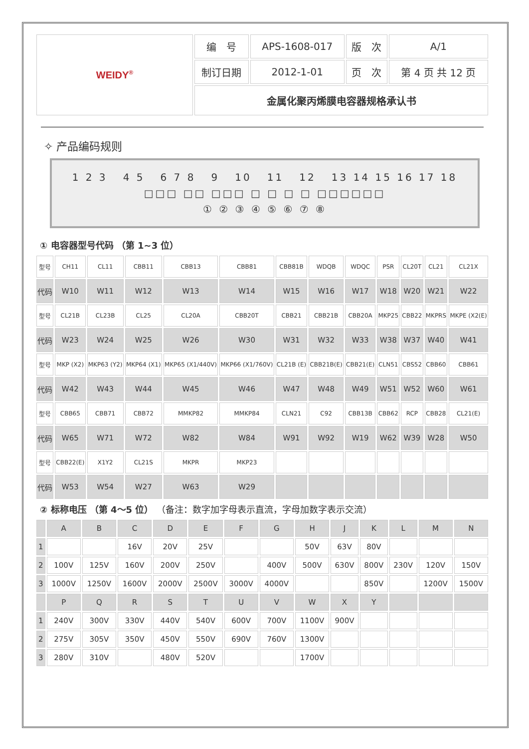| WEIDY<sup>®</sup> | 编 号 | APS-1608-017 | 版 次 | A/1 |
| | 制订日期 | 2012-1-01 | 页 次 | 第 4 页 共 12 页 |
| | 金属化聚丙烯膜电容器规格承认书 | | | |
✧ 产品编码规则
1 2 3 4 5 6 7 8 9 10 11 12 13 14 15 16 17 18
□□□ □□ □□□ □ □ □ □ □□□□□□
① ② ③ ④ ⑤ ⑥ ⑦ ⑧
① 电容器型号代码 （第 1~3 位）
| 型号 | CH11 | CL11 | CBB11 | CBB13 | CBB81 | CBB81B | WDQB | WDQC | PSR | CL20T | CL21 | CL21X |
| 代码 | W10 | W11 | W12 | W13 | W14 | W15 | W16 | W17 | W18 | W20 | W21 | W22 |
| 型号 | CL21B | CL23B | CL25 | CL20A | CBB20T | CBB21 | CBB21B | CBB20A | MKP25 | CBB22 | MKPRS | MKPE (X2(E) |
| 代码 | W23 | W24 | W25 | W26 | W30 | W31 | W32 | W33 | W38 | W37 | W40 | W41 |
| 型号 | MKP (X2) | MKP63 (Y2) | MKP64 (X1) | MKP65 (X1/440V) | MKP66 (X1/760V) | CL21B (E) | CBB21B(E) | CBB21(E) | CLN51 | CBS52 | CBB60 | CBB61 |
| 代码 | W42 | W43 | W44 | W45 | W46 | W47 | W48 | W49 | W51 | W52 | W60 | W61 |
| 型号 | CBB65 | CBB71 | CBB72 | MMKP82 | MMKP84 | CLN21 | C92 | CBB13B | CBB62 | RCP | CBB28 | CL21(E) |
| 代码 | W65 | W71 | W72 | W82 | W84 | W91 | W92 | W19 | W62 | W39 | W28 | W50 |
| 型号 | CBB22(E) | X1Y2 | CL21S | MKPR | MKP23 | | | | | | | |
| 代码 | W53 | W54 | W27 | W63 | W29 | | | | | | | |
② 标称电压 （第 4～5 位） （备注：数字加字母表示直流，字母加数字表示交流）
| | A | B | C | D | E | F | G | H | J | K | L | M | N |
| 1 | | | 16V | 20V | 25V | | | 50V | 63V | 80V | | | |
| 2 | 100V | 125V | 160V | 200V | 250V | | 400V | 500V | 630V | 800V | 230V | 120V | 150V |
| 3 | 1000V | 1250V | 1600V | 2000V | 2500V | 3000V | 4000V | | | 850V | | 1200V | 1500V |
| | P | Q | R | S | T | U | V | W | X | Y | | | |
| 1 | 240V | 300V | 330V | 440V | 540V | 600V | 700V | 1100V | 900V | | | | |
| 2 | 275V | 305V | 350V | 450V | 550V | 690V | 760V | 1300V | | | | | |
| 3 | 280V | 310V | | 480V | 520V | | | 1700V | | | | | |